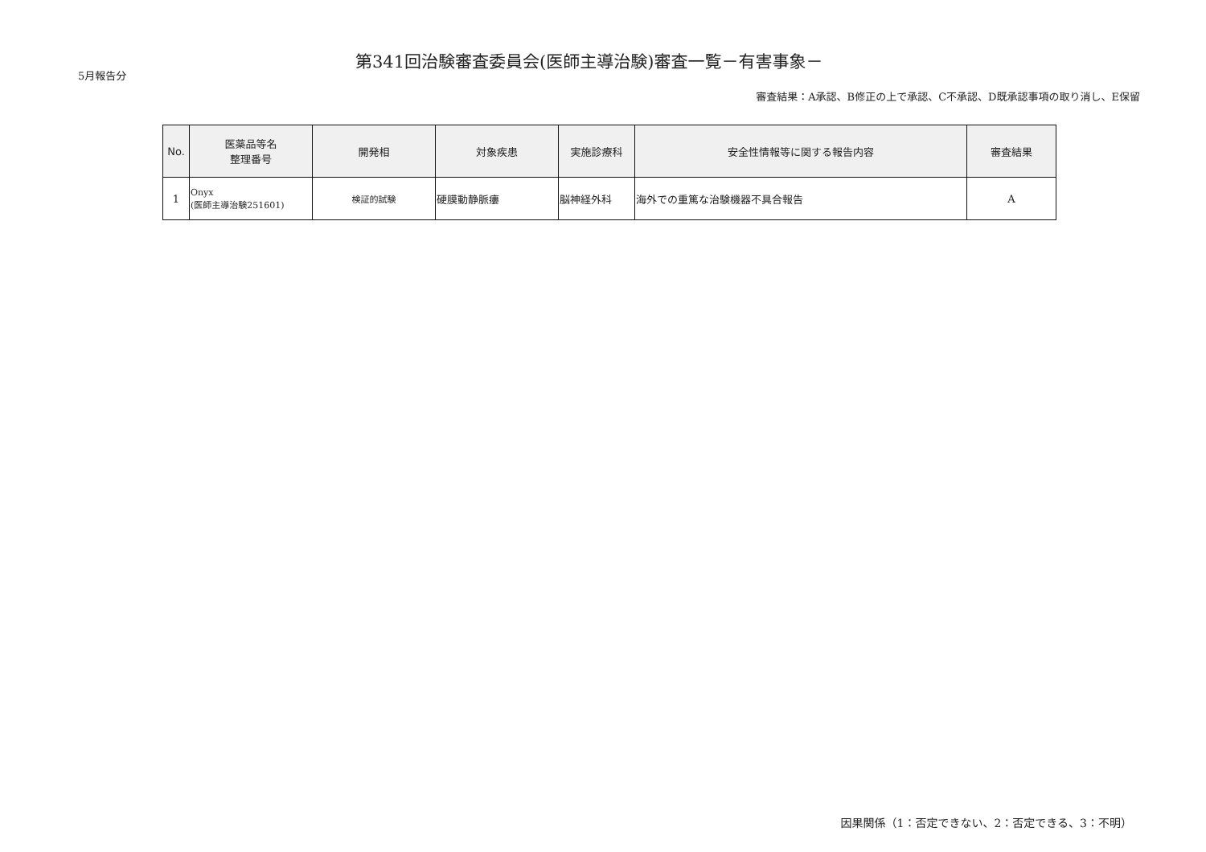5月報告分
第341回治験審査委員会(医師主導治験)審査一覧－有害事象－
審査結果：A承認、B修正の上で承認、C不承認、D既承認事項の取り消し、E保留
| No. | 医薬品等名 整理番号 | 開発相 | 対象疾患 | 実施診療科 | 安全性情報等に関する報告内容 | 審査結果 |
| --- | --- | --- | --- | --- | --- | --- |
| 1 | Onyx (医師主導治験251601) | 検証的試験 | 硬膜動静脈瘻 | 脳神経外科 | 海外での重篤な治験機器不具合報告 | A |
因果関係（1：否定できない、2：否定できる、3：不明）